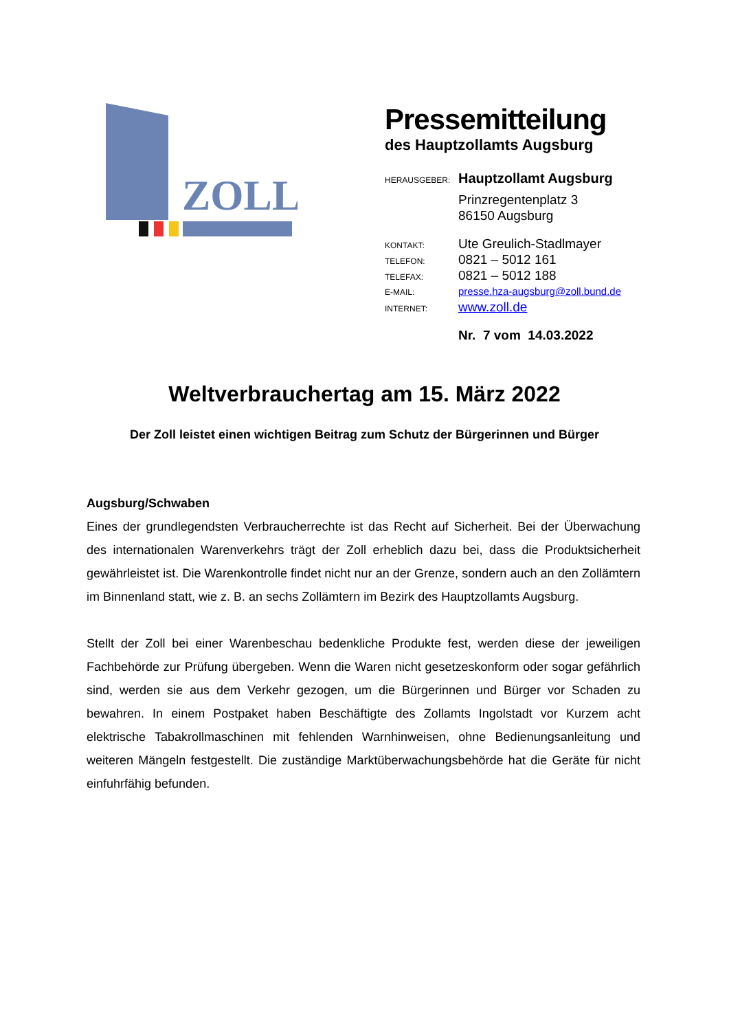ZOLL
Pressemitteilung
des Hauptzollamts Augsburg
HERAUSGEBER: Hauptzollamt Augsburg
Prinzregentenplatz 3
86150 Augsburg
KONTAKT: Ute Greulich-Stadlmayer
TELEFON: 0821 – 5012 161
TELEFAX: 0821 – 5012 188
E-MAIL: presse.hza-augsburg@zoll.bund.de
INTERNET: www.zoll.de
Nr. 7 vom 14.03.2022
Weltverbrauchertag am 15. März 2022
Der Zoll leistet einen wichtigen Beitrag zum Schutz der Bürgerinnen und Bürger
Augsburg/Schwaben
Eines der grundlegendsten Verbraucherrechte ist das Recht auf Sicherheit. Bei der Überwachung des internationalen Warenverkehrs trägt der Zoll erheblich dazu bei, dass die Produktsicherheit gewährleistet ist. Die Warenkontrolle findet nicht nur an der Grenze, sondern auch an den Zollämtern im Binnenland statt, wie z. B. an sechs Zollämtern im Bezirk des Hauptzollamts Augsburg.
Stellt der Zoll bei einer Warenbeschau bedenkliche Produkte fest, werden diese der jeweiligen Fachbehörde zur Prüfung übergeben. Wenn die Waren nicht gesetzeskonform oder sogar gefährlich sind, werden sie aus dem Verkehr gezogen, um die Bürgerinnen und Bürger vor Schaden zu bewahren. In einem Postpaket haben Beschäftigte des Zollamts Ingolstadt vor Kurzem acht elektrische Tabakrollmaschinen mit fehlenden Warnhinweisen, ohne Bedienungsanleitung und weiteren Mängeln festgestellt. Die zuständige Marktüberwachungsbehörde hat die Geräte für nicht einfuhrfähig befunden.